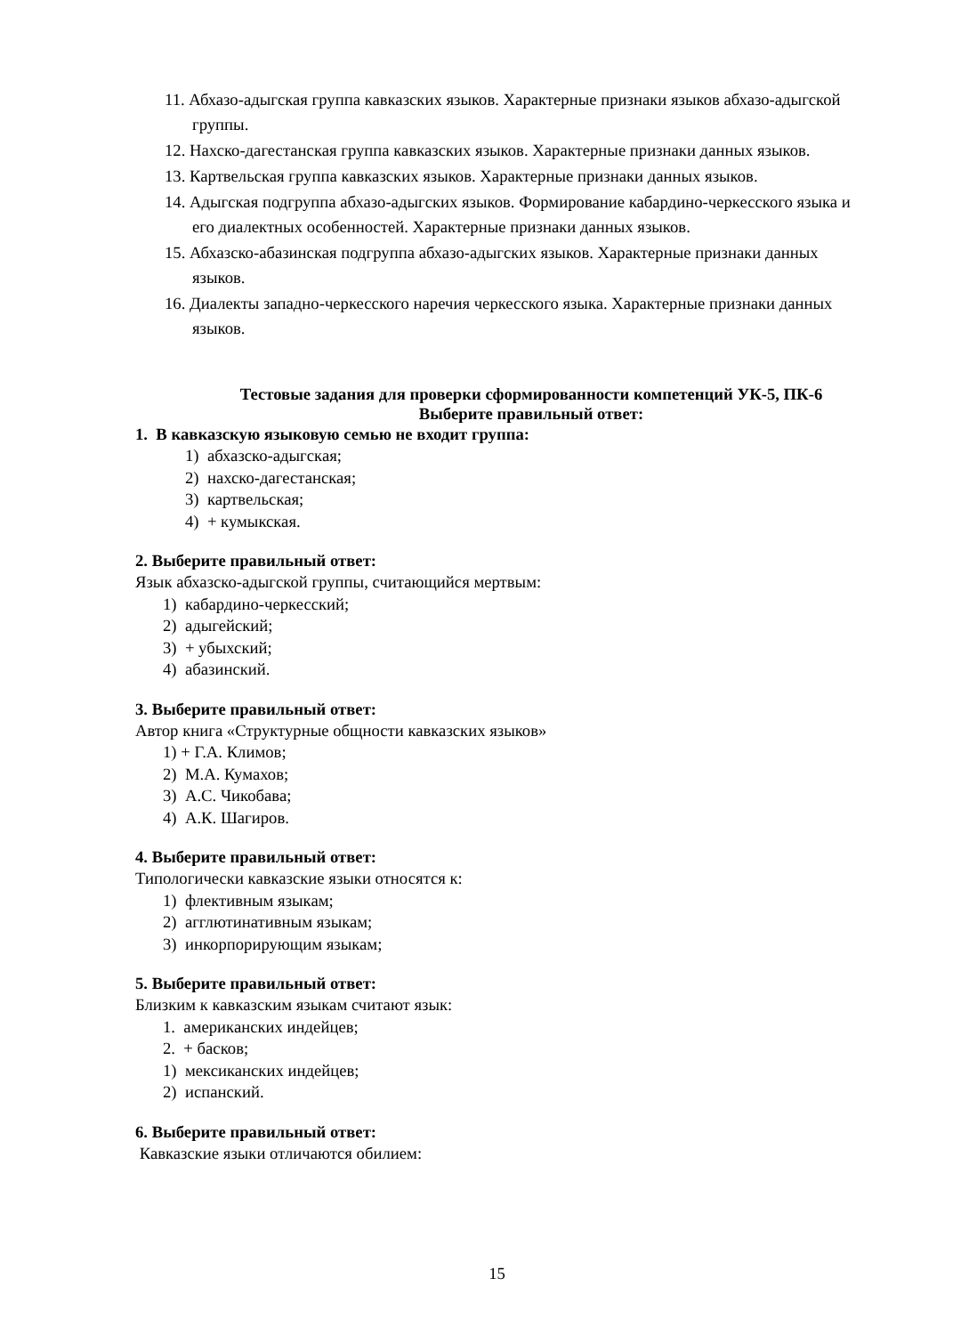11. Абхазо-адыгская группа кавказских языков. Характерные признаки языков абхазо-адыгской группы.
12. Нахско-дагестанская группа кавказских языков. Характерные признаки данных языков.
13. Картвельская группа кавказских языков. Характерные признаки данных языков.
14. Адыгская подгруппа абхазо-адыгских языков. Формирование кабардино-черкесского языка и его диалектных особенностей. Характерные признаки данных языков.
15. Абхазско-абазинская подгруппа абхазо-адыгских языков. Характерные признаки данных языков.
16. Диалекты западно-черкесского наречия черкесского языка. Характерные признаки данных языков.
Тестовые задания для проверки сформированности компетенций УК-5, ПК-6
Выберите правильный ответ:
1. В кавказскую языковую семью не входит группа:
1) абхазско-адыгская;
2) нахско-дагестанская;
3) картвельская;
4) + кумыкская.
2. Выберите правильный ответ:
Язык абхазско-адыгской группы, считающийся мертвым:
1) кабардино-черкесский;
2) адыгейский;
3) + убыхский;
4) абазинский.
3. Выберите правильный ответ:
Автор книга «Структурные общности кавказских языков»
1) + Г.А. Климов;
2) М.А. Кумахов;
3) А.С. Чикобава;
4) А.К. Шагиров.
4. Выберите правильный ответ:
Типологически кавказские языки относятся к:
1) флективным языкам;
2) агглютинативным языкам;
3) инкорпорирующим языкам;
5. Выберите правильный ответ:
Близким к кавказским языкам считают язык:
1. американских индейцев;
2. + басков;
1) мексиканских индейцев;
2) испанский.
6. Выберите правильный ответ:
Кавказские языки отличаются обилием:
15